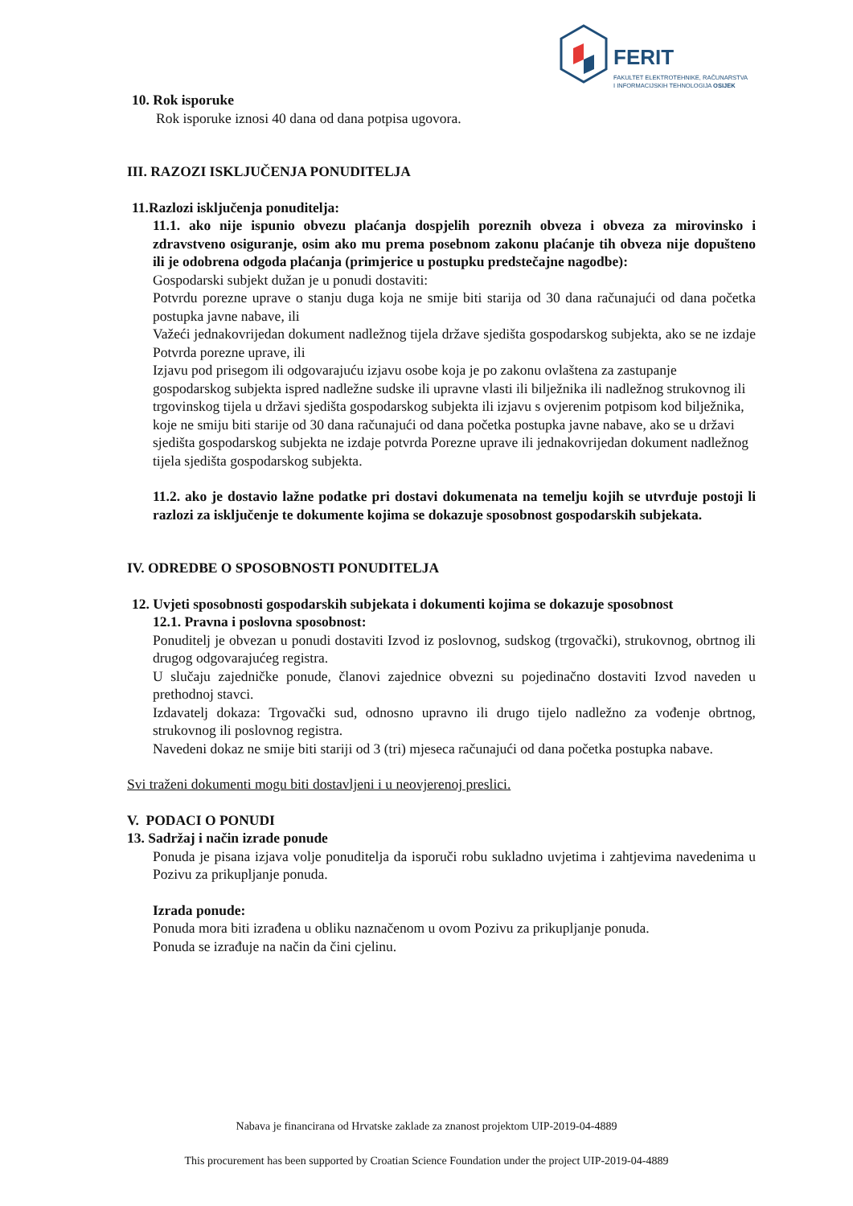FERIT
FAKULTET ELEKTROTEHNIKE, RAČUNARSTVA
I INFORMACIJSKIH TEHNOLOGIJA OSIJEK
10. Rok isporuke
Rok isporuke iznosi 40 dana od dana potpisa ugovora.
III. RAZOZI ISKLJUČENJA PONUDITELJA
11.Razlozi isključenja ponuditelja:
11.1. ako nije ispunio obvezu plaćanja dospjelih poreznih obveza i obveza za mirovinsko i zdravstveno osiguranje, osim ako mu prema posebnom zakonu plaćanje tih obveza nije dopušteno ili je odobrena odgoda plaćanja (primjerice u postupku predstečajne nagodbe):
Gospodarski subjekt dužan je u ponudi dostaviti:
Potvrdu porezne uprave o stanju duga koja ne smije biti starija od 30 dana računajući od dana početka postupka javne nabave, ili
Važeći jednakovrijedan dokument nadležnog tijela države sjedišta gospodarskog subjekta, ako se ne izdaje Potvrda porezne uprave, ili
Izjavu pod prisegom ili odgovarajuću izjavu osobe koja je po zakonu ovlaštena za zastupanje gospodarskog subjekta ispred nadležne sudske ili upravne vlasti ili bilježnika ili nadležnog strukovnog ili trgovinskog tijela u državi sjedišta gospodarskog subjekta ili izjavu s ovjerenim potpisom kod bilježnika, koje ne smiju biti starije od 30 dana računajući od dana početka postupka javne nabave, ako se u državi sjedišta gospodarskog subjekta ne izdaje potvrda Porezne uprave ili jednakovrijedan dokument nadležnog tijela sjedišta gospodarskog subjekta.
11.2. ako je dostavio lažne podatke pri dostavi dokumenata na temelju kojih se utvrđuje postoji li razlozi za isključenje te dokumente kojima se dokazuje sposobnost gospodarskih subjekata.
IV. ODREDBE O SPOSOBNOSTI PONUDITELJA
12. Uvjeti sposobnosti gospodarskih subjekata i dokumenti kojima se dokazuje sposobnost
12.1. Pravna i poslovna sposobnost:
Ponuditelj je obvezan u ponudi dostaviti Izvod iz poslovnog, sudskog (trgovački), strukovnog, obrtnog ili drugog odgovarajućeg registra.
U slučaju zajedničke ponude, članovi zajednice obvezni su pojedinačno dostaviti Izvod naveden u prethodnoj stavci.
Izdavatelj dokaza: Trgovački sud, odnosno upravno ili drugo tijelo nadležno za vođenje obrtnog, strukovnog ili poslovnog registra.
Navedeni dokaz ne smije biti stariji od 3 (tri) mjeseca računajući od dana početka postupka nabave.
Svi traženi dokumenti mogu biti dostavljeni i u neovjerenoj preslici.
V. PODACI O PONUDI
13. Sadržaj i način izrade ponude
Ponuda je pisana izjava volje ponuditelja da isporuči robu sukladno uvjetima i zahtjevima navedenima u Pozivu za prikupljanje ponuda.
Izrada ponude:
Ponuda mora biti izrađena u obliku naznačenom u ovom Pozivu za prikupljanje ponuda.
Ponuda se izrađuje na način da čini cjelinu.
Nabava je financirana od Hrvatske zaklade za znanost projektom UIP-2019-04-4889
This procurement has been supported by Croatian Science Foundation under the project UIP-2019-04-4889